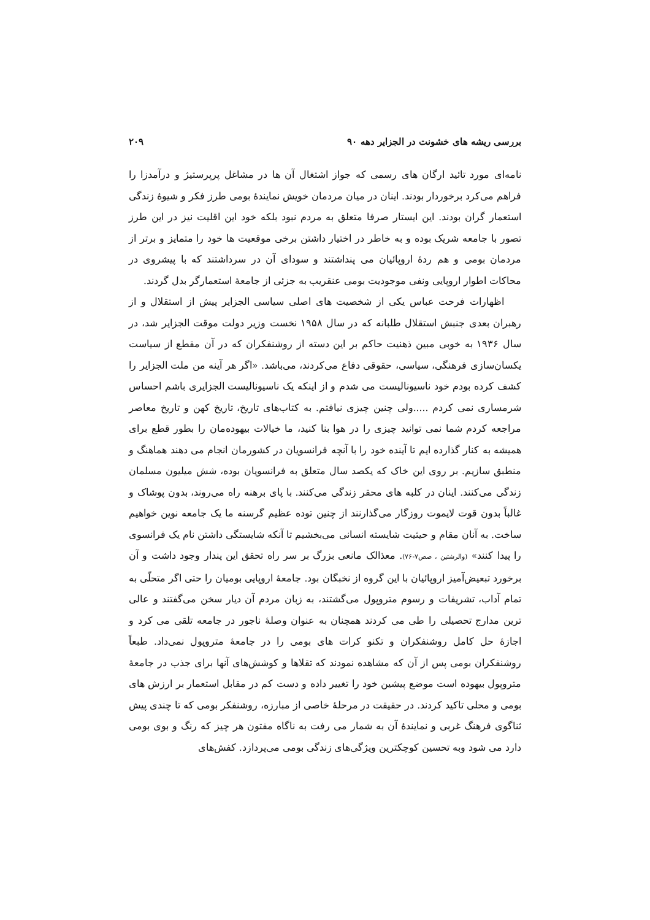بررسی ریشه های خشونت در الجزایر دهه ۹۰ ۲۰۹
نامه‌ای مورد تائید ارگان های رسمی که جواز اشتغال آن ها در مشاغل پرپرستیژ و درآمدزا را فراهم می‌کرد برخوردار بودند. اینان در میان مردمان خویش نمایندهٔ بومی طرز فکر و شیوهٔ زندگی استعمار گران بودند. این ایستار صرفا متعلق به مردم نبود بلکه خود این اقلیت نیز در این طرز تصور با جامعه شریک بوده و به خاطر در اختیار داشتن برخی موقعیت ها خود را متمایز و برتر از مردمان بومی و هم ردهٔ اروپائیان می پنداشتند و سودای آن در سرداشتند که با پیشروی در محاکات اطوار اروپایی ونفی موجودیت بومی عنقریب به جزئی از جامعهٔ استعمارگر بدل گردند.
اظهارات فرحت عباس یکی از شخصیت های اصلی سیاسی الجزایر پیش از استقلال و از رهبران بعدی جنبش استقلال طلبانه که در سال ۱۹۵۸ نخست وزیر دولت موقت الجزایر شد، در سال ۱۹۳۶ به خوبی مبین ذهنیت حاکم بر این دسته از روشنفکران که در آن مقطع از سیاست یکسان‌سازی فرهنگی، سیاسی، حقوقی دفاع می‌کردند، می‌باشد. «اگر هر آینه من ملت الجزایر را کشف کرده بودم خود ناسیونالیست می شدم و از اینکه یک ناسیونالیست الجزایری باشم احساس شرمساری نمی کردم .....ولی چنین چیزی نیافتم. به کتاب‌های تاریخ، تاریخ کهن و تاریخ معاصر مراجعه کردم شما نمی توانید چیزی را در هوا بنا کنید، ما خیالات بیهوده‌مان را بطور قطع برای همیشه به کنار گذارده ایم تا آینده خود را با آنچه فرانسویان در کشورمان انجام می دهند هماهنگ و منطبق سازیم. بر روی این خاک که یکصد سال متعلق به فرانسویان بوده، شش میلیون مسلمان زندگی می‌کنند. اینان در کلبه های محقر زندگی می‌کنند. با پای برهنه راه می‌روند، بدون پوشاک و غالباً بدون قوت لایموت روزگار می‌گذارنند از چنین توده عظیم گرسنه ما یک جامعه نوین خواهیم ساخت. به آنان مقام و حیثیت شایسته انسانی می‌بخشیم تا آنکه شایستگی داشتن نام یک فرانسوی را پیدا کنند» (والرشتین ، صص۷-۷۶). معذالک مانعی بزرگ بر سر راه تحقق این پندار وجود داشت و آن برخورد تبعیض‌آمیز اروپائیان با این گروه از نخبگان بود. جامعهٔ اروپایی بومیان را حتی اگر متحلّی به تمام آداب، تشریفات و رسوم متروپول می‌گشتند، به زبان مردم آن دیار سخن می‌گفتند و عالی ترین مدارج تحصیلی را طی می کردند همچنان به عنوان وصلهٔ ناجور در جامعه تلقی می کرد و اجازهٔ حل کامل روشنفکران و تکنو کرات های بومی را در جامعهٔ متروپول نمی‌داد. طبعاً روشنفکران بومی پس از آن که مشاهده نمودند که تقلاها و کوشش‌های آنها برای جذب در جامعهٔ متروپول بیهوده است موضع پیشین خود را تغییر داده و دست کم در مقابل استعمار بر ارزش های بومی و محلی تاکید کردند. در حقیقت در مرحلهٔ خاصی از مبارزه، روشنفکر بومی که تا چندی پیش ثناگوی فرهنگ غربی و نمایندهٔ آن به شمار می رفت به ناگاه مفتون هر چیز که رنگ و بوی بومی دارد می شود وبه تحسین کوچکترین ویژگی‌های زندگی بومی می‌پردازد. کفش‌های